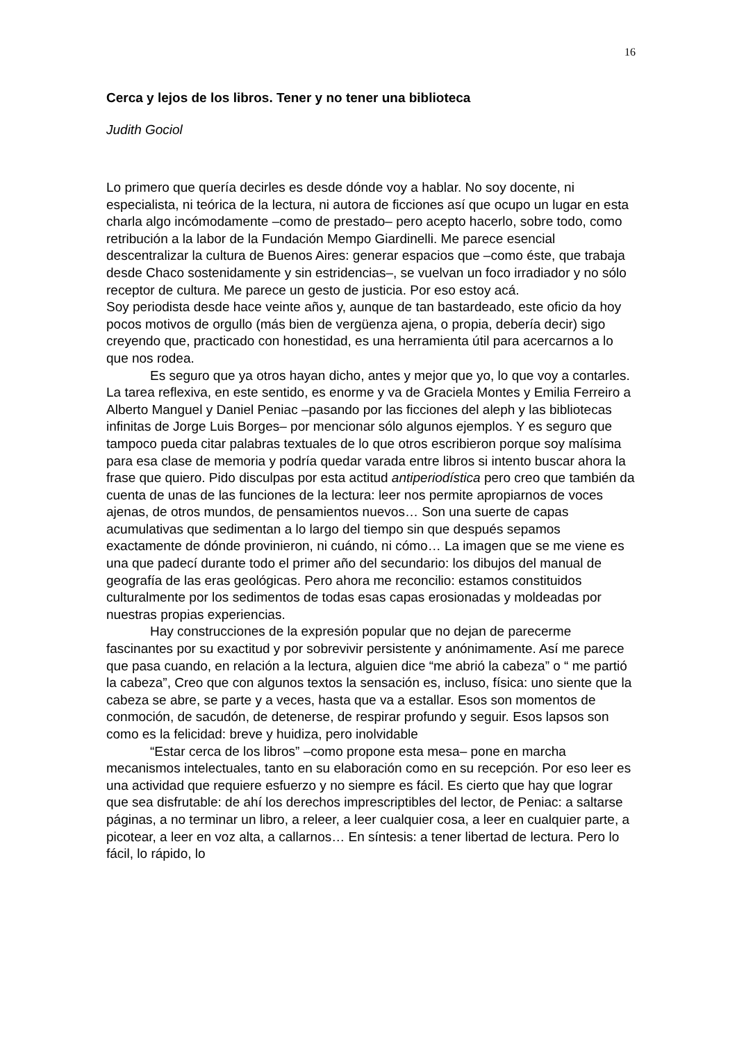16
Cerca y lejos de los libros. Tener y no tener una biblioteca
Judith Gociol
Lo primero que quería decirles es desde dónde voy a hablar. No soy docente, ni especialista, ni teórica de la lectura, ni autora de ficciones así que ocupo un lugar en esta charla algo incómodamente –como de prestado– pero acepto hacerlo, sobre todo, como retribución a la labor de la Fundación Mempo Giardinelli. Me parece esencial descentralizar la cultura de Buenos Aires: generar espacios que –como éste, que trabaja desde Chaco sostenidamente y sin estridencias–, se vuelvan un foco irradiador y no sólo receptor de cultura. Me parece un gesto de justicia. Por eso estoy acá.
Soy periodista desde hace veinte años y, aunque de tan bastardeado, este oficio da hoy pocos motivos de orgullo (más bien de vergüenza ajena, o propia, debería decir) sigo creyendo que, practicado con honestidad, es una herramienta útil para acercarnos a lo que nos rodea.
Es seguro que ya otros hayan dicho, antes y mejor que yo, lo que voy a contarles. La tarea reflexiva, en este sentido, es enorme y va de Graciela Montes y Emilia Ferreiro a Alberto Manguel y Daniel Peniac –pasando por las ficciones del aleph y las bibliotecas infinitas de Jorge Luis Borges– por mencionar sólo algunos ejemplos. Y es seguro que tampoco pueda citar palabras textuales de lo que otros escribieron porque soy malísima para esa clase de memoria y podría quedar varada entre libros si intento buscar ahora la frase que quiero. Pido disculpas por esta actitud antiperiodística pero creo que también da cuenta de unas de las funciones de la lectura: leer nos permite apropiarnos de voces ajenas, de otros mundos, de pensamientos nuevos… Son una suerte de capas acumulativas que sedimentan a lo largo del tiempo sin que después sepamos exactamente de dónde provinieron, ni cuándo, ni cómo… La imagen que se me viene es una que padecí durante todo el primer año del secundario: los dibujos del manual de geografía de las eras geológicas. Pero ahora me reconcilio: estamos constituidos culturalmente por los sedimentos de todas esas capas erosionadas y moldeadas por nuestras propias experiencias.
Hay construcciones de la expresión popular que no dejan de parecerme fascinantes por su exactitud y por sobrevivir persistente y anónimamente. Así me parece que pasa cuando, en relación a la lectura, alguien dice “me abrió la cabeza” o “ me partió la cabeza”, Creo que con algunos textos la sensación es, incluso, física: uno siente que la cabeza se abre, se parte y a veces, hasta que va a estallar. Esos son momentos de conmoción, de sacudón, de detenerse, de respirar profundo y seguir. Esos lapsos son como es la felicidad: breve y huidiza, pero inolvidable
“Estar cerca de los libros” –como propone esta mesa– pone en marcha mecanismos intelectuales, tanto en su elaboración como en su recepción. Por eso leer es una actividad que requiere esfuerzo y no siempre es fácil. Es cierto que hay que lograr que sea disfrutable: de ahí los derechos imprescriptibles del lector, de Peniac: a saltarse páginas, a no terminar un libro, a releer, a leer cualquier cosa, a leer en cualquier parte, a picotear, a leer en voz alta, a callarnos… En síntesis: a tener libertad de lectura. Pero lo fácil, lo rápido, lo